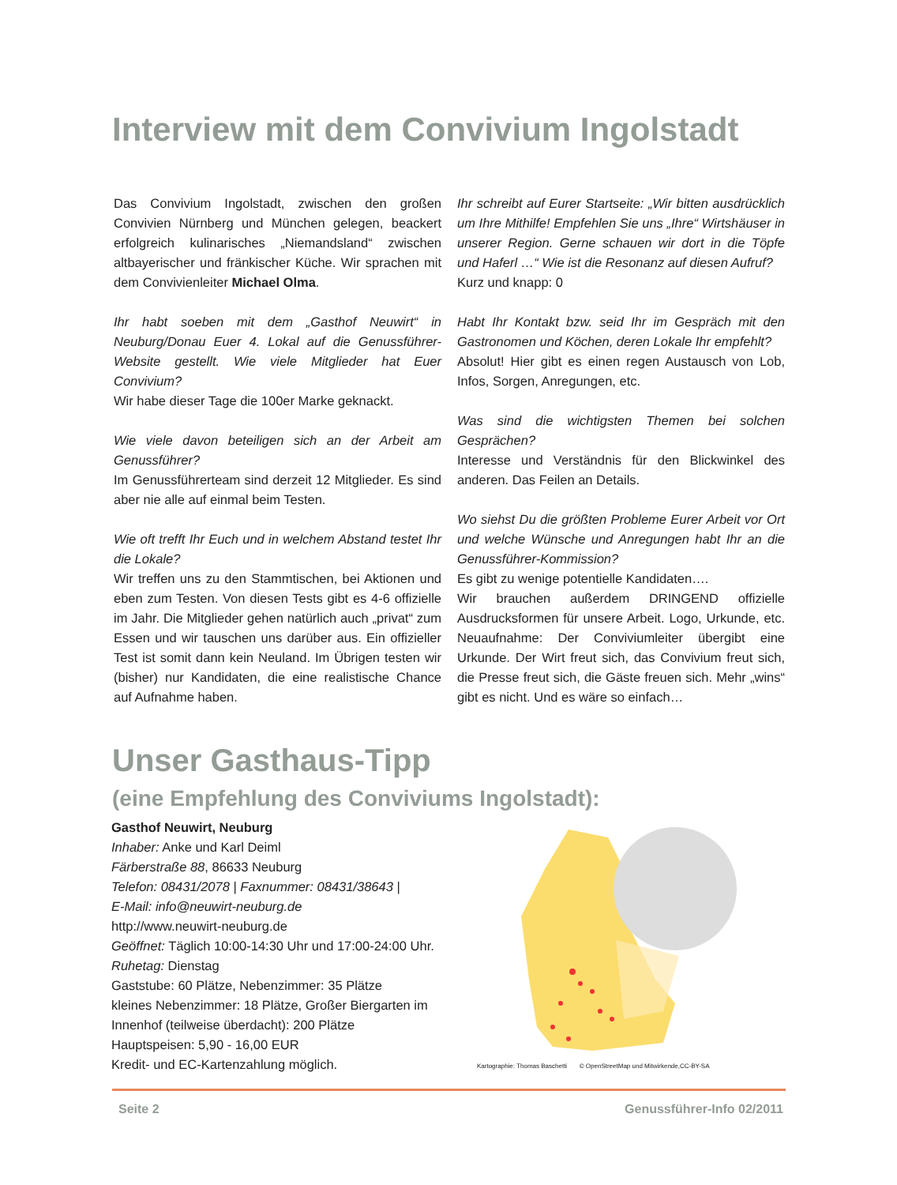Interview mit dem Convivium Ingolstadt
Das Convivium Ingolstadt, zwischen den großen Convivien Nürnberg und München gelegen, beackert erfolgreich kulinarisches „Niemandsland“ zwischen altbayerischer und fränkischer Küche. Wir sprachen mit dem Convivienleiter Michael Olma.
Ihr habt soeben mit dem „Gasthof Neuwirt“ in Neuburg/Donau Euer 4. Lokal auf die Genussführer-Website gestellt. Wie viele Mitglieder hat Euer Convivium?
Wir habe dieser Tage die 100er Marke geknackt.
Wie viele davon beteiligen sich an der Arbeit am Genussführer?
Im Genussführerteam sind derzeit 12 Mitglieder. Es sind aber nie alle auf einmal beim Testen.
Wie oft trefft Ihr Euch und in welchem Abstand testet Ihr die Lokale?
Wir treffen uns zu den Stammtischen, bei Aktionen und eben zum Testen. Von diesen Tests gibt es 4-6 offizielle im Jahr. Die Mitglieder gehen natürlich auch „privat“ zum Essen und wir tauschen uns darüber aus. Ein offizieller Test ist somit dann kein Neuland. Im Übrigen testen wir (bisher) nur Kandidaten, die eine realistische Chance auf Aufnahme haben.
Ihr schreibt auf Eurer Startseite: „Wir bitten ausdrücklich um Ihre Mithilfe! Empfehlen Sie uns „Ihre“ Wirtshäuser in unserer Region. Gerne schauen wir dort in die Töpfe und Haferl …“ Wie ist die Resonanz auf diesen Aufruf?
Kurz und knapp: 0
Habt Ihr Kontakt bzw. seid Ihr im Gespräch mit den Gastronomen und Köchen, deren Lokale Ihr empfehlt?
Absolut! Hier gibt es einen regen Austausch von Lob, Infos, Sorgen, Anregungen, etc.
Was sind die wichtigsten Themen bei solchen Gesprächen?
Interesse und Verständnis für den Blickwinkel des anderen. Das Feilen an Details.
Wo siehst Du die größten Probleme Eurer Arbeit vor Ort und welche Wünsche und Anregungen habt Ihr an die Genussführer-Kommission?
Es gibt zu wenige potentielle Kandidaten….
Wir brauchen außerdem DRINGEND offizielle Ausdrucksformen für unsere Arbeit. Logo, Urkunde, etc. Neuaufnahme: Der Conviviumleiter übergibt eine Urkunde. Der Wirt freut sich, das Convivium freut sich, die Presse freut sich, die Gäste freuen sich. Mehr „wins“ gibt es nicht. Und es wäre so einfach…
Unser Gasthaus-Tipp
(eine Empfehlung des Conviviums Ingolstadt):
Gasthof Neuwirt, Neuburg
Inhaber: Anke und Karl Deiml
Färberstraße 88, 86633 Neuburg
Telefon: 08431/2078 | Faxnummer: 08431/38643 |
E-Mail: info@neuwirt-neuburg.de
http://www.neuwirt-neuburg.de
Geöffnet: Täglich 10:00-14:30 Uhr und 17:00-24:00 Uhr.
Ruhetag: Dienstag
Gaststube: 60 Plätze, Nebenzimmer: 35 Plätze
kleines Nebenzimmer: 18 Plätze, Großer Biergarten im Innenhof (teilweise überdacht): 200 Plätze
Hauptspeisen: 5,90 - 16,00 EUR
Kredit- und EC-Kartenzahlung möglich.
Kartographie: Thomas Baschetti © OpenStreetMap und Mitwirkende,CC-BY-SA
Seite 2 Genussführer-Info 02/2011